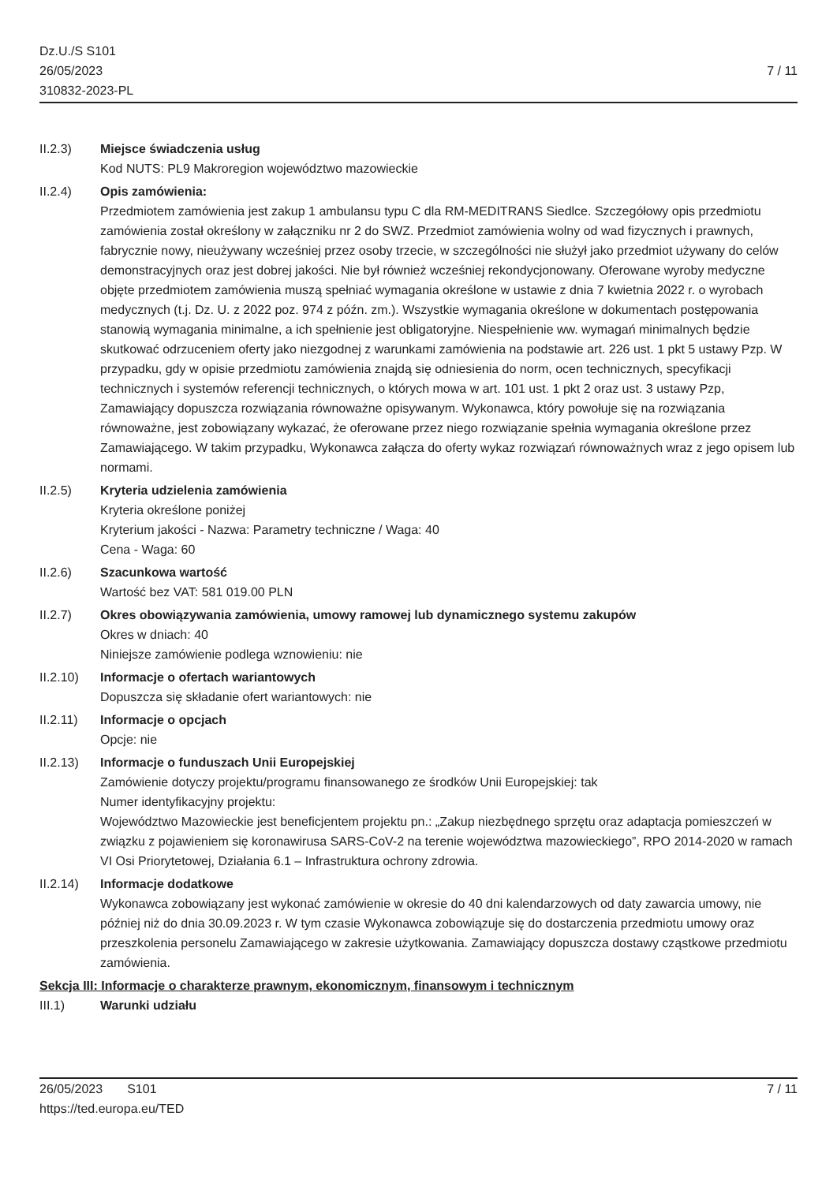Dz.U./S S101
26/05/2023
310832-2023-PL
7 / 11
II.2.3) Miejsce świadczenia usług
Kod NUTS: PL9 Makroregion województwo mazowieckie
II.2.4) Opis zamówienia:
Przedmiotem zamówienia jest zakup 1 ambulansu typu C dla RM-MEDITRANS Siedlce. Szczegółowy opis przedmiotu zamówienia został określony w załączniku nr 2 do SWZ. Przedmiot zamówienia wolny od wad fizycznych i prawnych, fabrycznie nowy, nieużywany wcześniej przez osoby trzecie, w szczególności nie służył jako przedmiot używany do celów demonstracyjnych oraz jest dobrej jakości. Nie był również wcześniej rekondycjonowany. Oferowane wyroby medyczne objęte przedmiotem zamówienia muszą spełniać wymagania określone w ustawie z dnia 7 kwietnia 2022 r. o wyrobach medycznych (t.j. Dz. U. z 2022 poz. 974 z późn. zm.). Wszystkie wymagania określone w dokumentach postępowania stanowią wymagania minimalne, a ich spełnienie jest obligatoryjne. Niespełnienie ww. wymagań minimalnych będzie skutkować odrzuceniem oferty jako niezgodnej z warunkami zamówienia na podstawie art. 226 ust. 1 pkt 5 ustawy Pzp. W przypadku, gdy w opisie przedmiotu zamówienia znajdą się odniesienia do norm, ocen technicznych, specyfikacji technicznych i systemów referencji technicznych, o których mowa w art. 101 ust. 1 pkt 2 oraz ust. 3 ustawy Pzp, Zamawiający dopuszcza rozwiązania równoważne opisywanym. Wykonawca, który powołuje się na rozwiązania równoważne, jest zobowiązany wykazać, że oferowane przez niego rozwiązanie spełnia wymagania określone przez Zamawiającego. W takim przypadku, Wykonawca załącza do oferty wykaz rozwiązań równoważnych wraz z jego opisem lub normami.
II.2.5) Kryteria udzielenia zamówienia
Kryteria określone poniżej
Kryterium jakości - Nazwa: Parametry techniczne / Waga: 40
Cena - Waga: 60
II.2.6) Szacunkowa wartość
Wartość bez VAT: 581 019.00 PLN
II.2.7) Okres obowiązywania zamówienia, umowy ramowej lub dynamicznego systemu zakupów
Okres w dniach: 40
Niniejsze zamówienie podlega wznowieniu: nie
II.2.10) Informacje o ofertach wariantowych
Dopuszcza się składanie ofert wariantowych: nie
II.2.11) Informacje o opcjach
Opcje: nie
II.2.13) Informacje o funduszach Unii Europejskiej
Zamówienie dotyczy projektu/programu finansowanego ze środków Unii Europejskiej: tak
Numer identyfikacyjny projektu:
Województwo Mazowieckie jest beneficjentem projektu pn.: „Zakup niezbędnego sprzętu oraz adaptacja pomieszczeń w związku z pojawieniem się koronawirusa SARS-CoV-2 na terenie województwa mazowieckiego”, RPO 2014-2020 w ramach VI Osi Priorytetowej, Działania 6.1 – Infrastruktura ochrony zdrowia.
II.2.14) Informacje dodatkowe
Wykonawca zobowiązany jest wykonać zamówienie w okresie do 40 dni kalendarzowych od daty zawarcia umowy, nie później niż do dnia 30.09.2023 r. W tym czasie Wykonawca zobowiązuje się do dostarczenia przedmiotu umowy oraz przeszkolenia personelu Zamawiającego w zakresie użytkowania. Zamawiający dopuszcza dostawy cząstkowe przedmiotu zamówienia.
Sekcja III: Informacje o charakterze prawnym, ekonomicznym, finansowym i technicznym
III.1) Warunki udziału
26/05/2023 S101
https://ted.europa.eu/TED
7 / 11